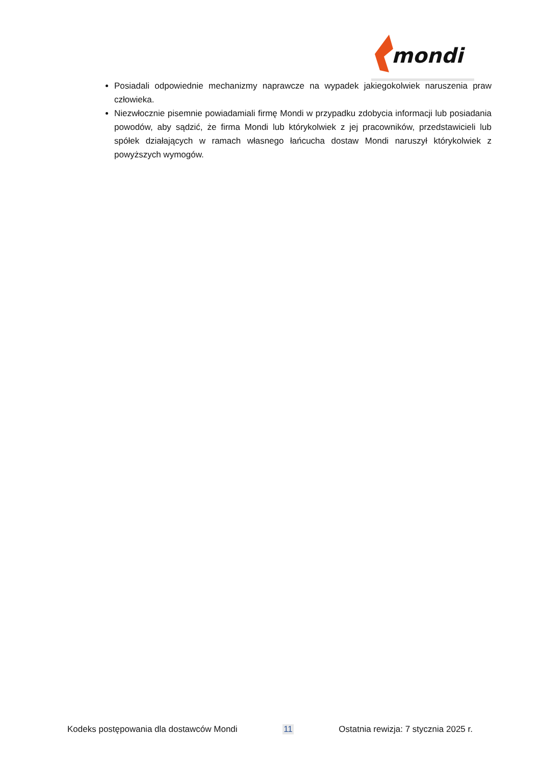mondi
Posiadali odpowiednie mechanizmy naprawcze na wypadek jakiegokolwiek naruszenia praw człowieka.
Niezwłocznie pisemnie powiadamiali firmę Mondi w przypadku zdobycia informacji lub posiadania powodów, aby sądzić, że firma Mondi lub którykolwiek z jej pracowników, przedstawicieli lub spółek działających w ramach własnego łańcucha dostaw Mondi naruszył którykolwiek z powyższych wymogów.
Kodeks postępowania dla dostawców Mondi 11 Ostatnia rewizja: 7 stycznia 2025 r.